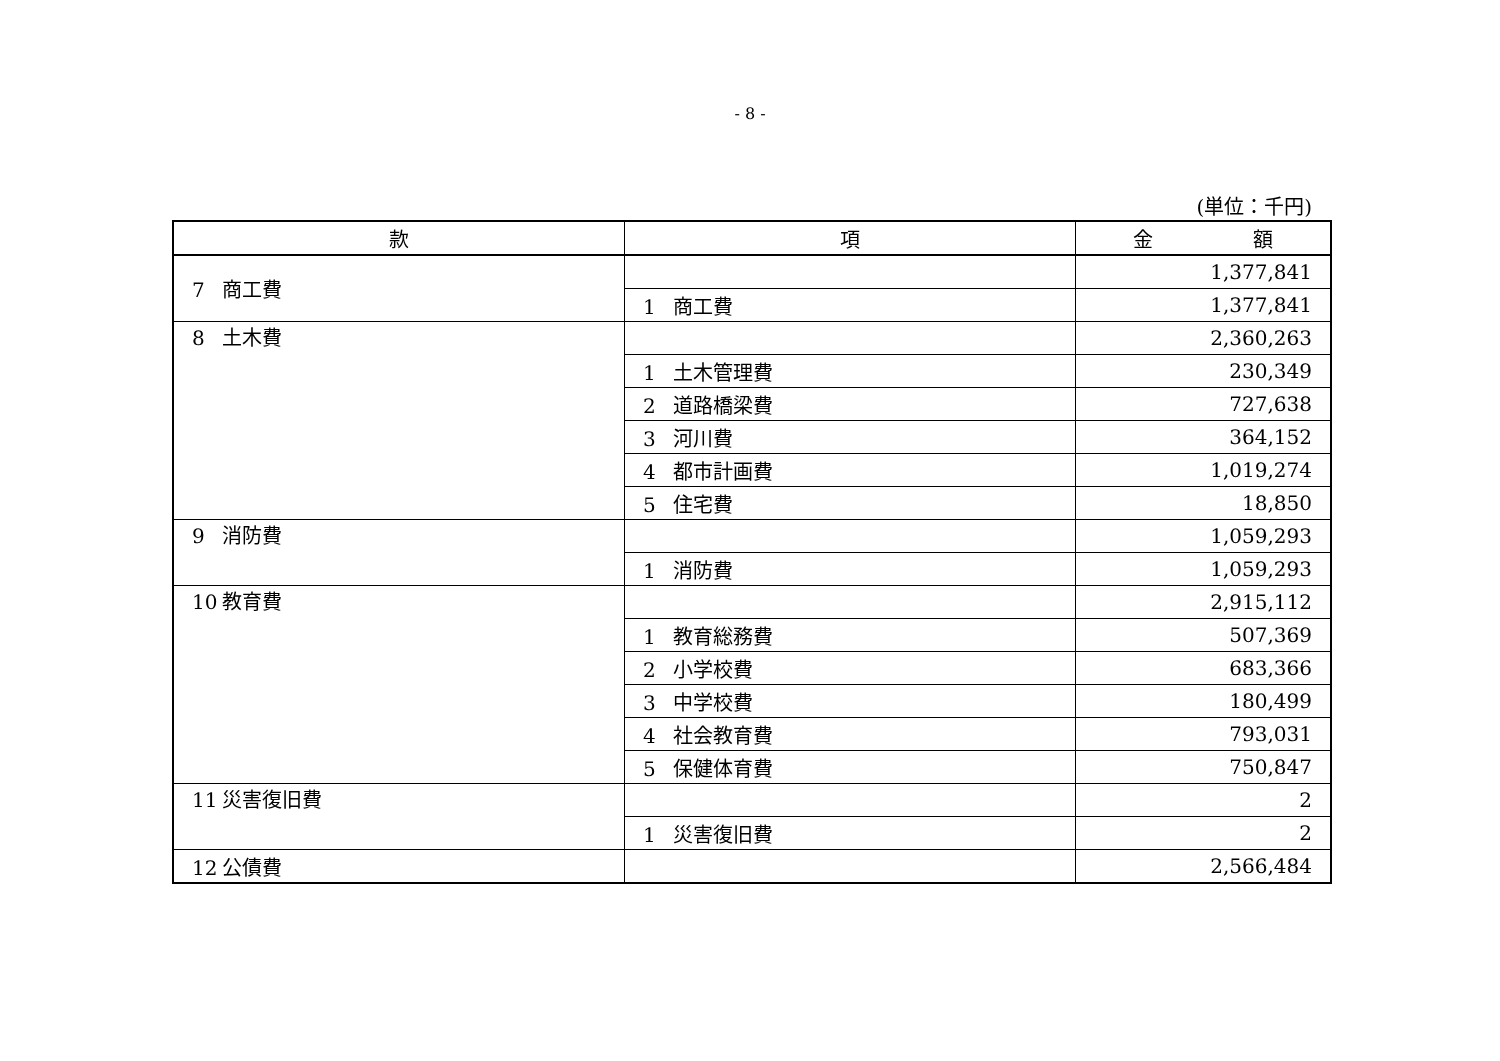- 8 -
(単位：千円)
| 款 | 項 | 金 額 |
| --- | --- | --- |
| 7 商工費 | | 1,377,841 |
| | 1 商工費 | 1,377,841 |
| 8 土木費 | | 2,360,263 |
| | 1 土木管理費 | 230,349 |
| | 2 道路橋梁費 | 727,638 |
| | 3 河川費 | 364,152 |
| | 4 都市計画費 | 1,019,274 |
| | 5 住宅費 | 18,850 |
| 9 消防費 | | 1,059,293 |
| | 1 消防費 | 1,059,293 |
| 10 教育費 | | 2,915,112 |
| | 1 教育総務費 | 507,369 |
| | 2 小学校費 | 683,366 |
| | 3 中学校費 | 180,499 |
| | 4 社会教育費 | 793,031 |
| | 5 保健体育費 | 750,847 |
| 11 災害復旧費 | | 2 |
| | 1 災害復旧費 | 2 |
| 12 公債費 | | 2,566,484 |